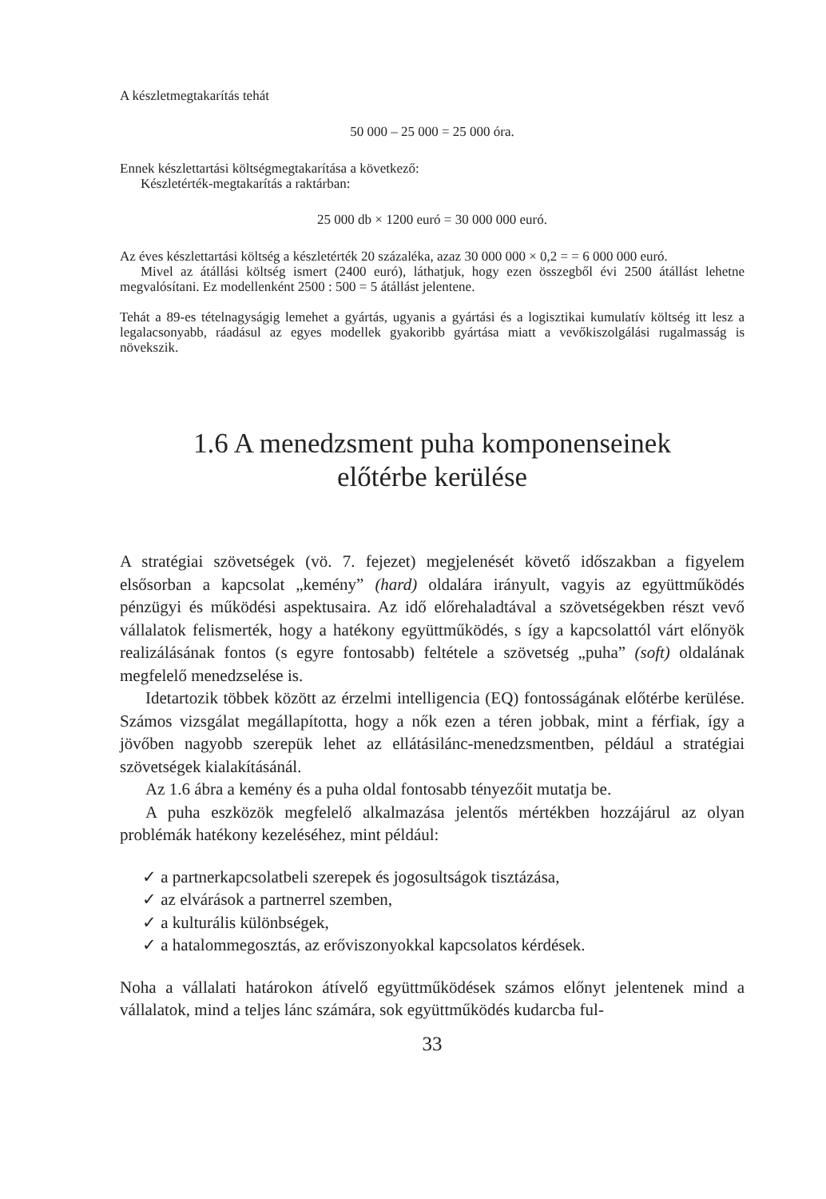A készletmegtakarítás tehát
50 000 – 25 000 = 25 000 óra.
Ennek készlettartási költségmegtakarítása a következő:
Készletérték-megtakarítás a raktárban:
25 000 db × 1200 euró = 30 000 000 euró.
Az éves készlettartási költség a készletérték 20 százaléka, azaz 30 000 000 × 0,2 = = 6 000 000 euró.
Mivel az átállási költség ismert (2400 euró), láthatjuk, hogy ezen összegből évi 2500 átállást lehetne megvalósítani. Ez modellenként 2500 : 500 = 5 átállást jelentene.
Tehát a 89-es tételnagyságig lemehet a gyártás, ugyanis a gyártási és a logisztikai kumulatív költség itt lesz a legalacsonyabb, ráadásul az egyes modellek gyakoribb gyártása miatt a vevőkiszolgálási rugalmasság is növekszik.
1.6 A menedzsment puha komponenseinek
előtérbe kerülése
A stratégiai szövetségek (vö. 7. fejezet) megjelenését követő időszakban a figyelem elsősorban a kapcsolat „kemény” (hard) oldalára irányult, vagyis az együttműködés pénzügyi és működési aspektusaira. Az idő előrehaladtával a szövetségekben részt vevő vállalatok felismerték, hogy a hatékony együttműködés, s így a kapcsolattól várt előnyök realizálásának fontos (s egyre fontosabb) feltétele a szövetség „puha” (soft) oldalának megfelelő menedzselése is.
Idetartozik többek között az érzelmi intelligencia (EQ) fontosságának előtérbe kerülése. Számos vizsgálat megállapította, hogy a nők ezen a téren jobbak, mint a férfiak, így a jövőben nagyobb szerepük lehet az ellátásilánc-menedzsmentben, például a stratégiai szövetségek kialakításánál.
Az 1.6 ábra a kemény és a puha oldal fontosabb tényezőit mutatja be.
A puha eszközök megfelelő alkalmazása jelentős mértékben hozzájárul az olyan problémák hatékony kezeléséhez, mint például:
✓ a partnerkapcsolatbeli szerepek és jogosultságok tisztázása,
✓ az elvárások a partnerrel szemben,
✓ a kulturális különbségek,
✓ a hatalommegosztás, az erőviszonyokkal kapcsolatos kérdések.
Noha a vállalati határokon átívelő együttműködések számos előnyt jelentenek mind a vállalatok, mind a teljes lánc számára, sok együttműködés kudarcba ful-
33